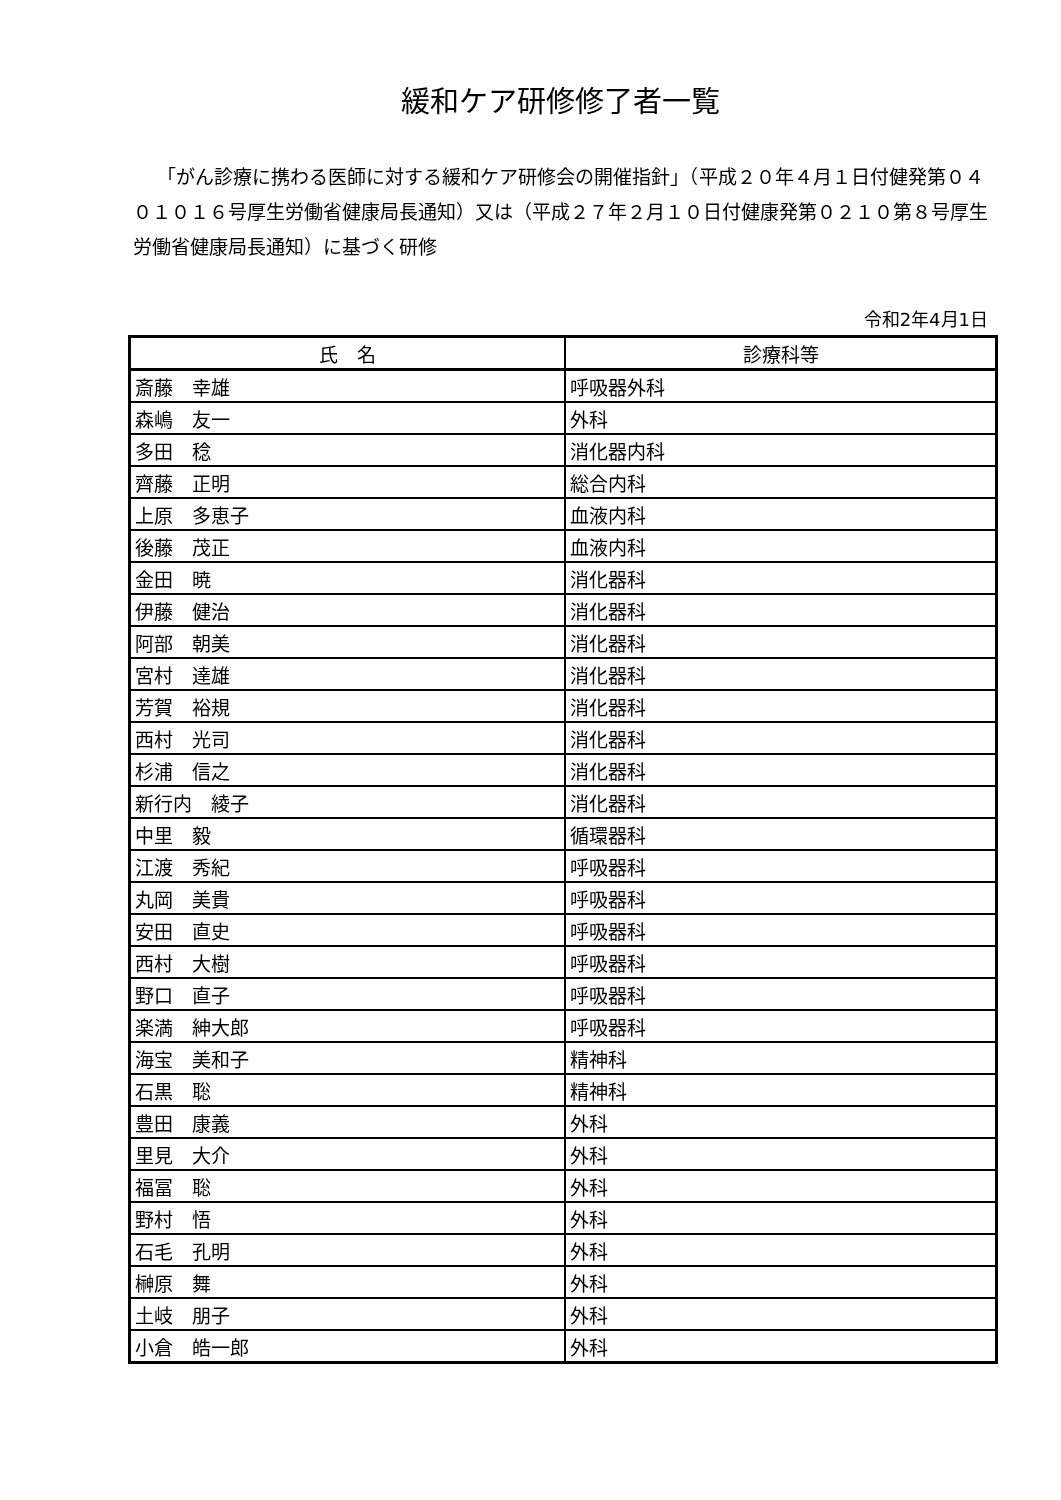緩和ケア研修修了者一覧
「がん診療に携わる医師に対する緩和ケア研修会の開催指針」（平成２０年４月１日付健発第０４０１０１６号厚生労働省健康局長通知）又は（平成２７年２月１０日付健康発第０２１０第８号厚生労働省健康局長通知）に基づく研修
令和2年4月1日
| 氏 名 | 診療科等 |
| --- | --- |
| 斎藤 幸雄 | 呼吸器外科 |
| 森嶋 友一 | 外科 |
| 多田 稔 | 消化器内科 |
| 齊藤 正明 | 総合内科 |
| 上原 多恵子 | 血液内科 |
| 後藤 茂正 | 血液内科 |
| 金田 暁 | 消化器科 |
| 伊藤 健治 | 消化器科 |
| 阿部 朝美 | 消化器科 |
| 宮村 達雄 | 消化器科 |
| 芳賀 裕規 | 消化器科 |
| 西村 光司 | 消化器科 |
| 杉浦 信之 | 消化器科 |
| 新行内 綾子 | 消化器科 |
| 中里 毅 | 循環器科 |
| 江渡 秀紀 | 呼吸器科 |
| 丸岡 美貴 | 呼吸器科 |
| 安田 直史 | 呼吸器科 |
| 西村 大樹 | 呼吸器科 |
| 野口 直子 | 呼吸器科 |
| 楽満 紳大郎 | 呼吸器科 |
| 海宝 美和子 | 精神科 |
| 石黒 聡 | 精神科 |
| 豊田 康義 | 外科 |
| 里見 大介 | 外科 |
| 福冨 聡 | 外科 |
| 野村 悟 | 外科 |
| 石毛 孔明 | 外科 |
| 榊原 舞 | 外科 |
| 土岐 朋子 | 外科 |
| 小倉 皓一郎 | 外科 |